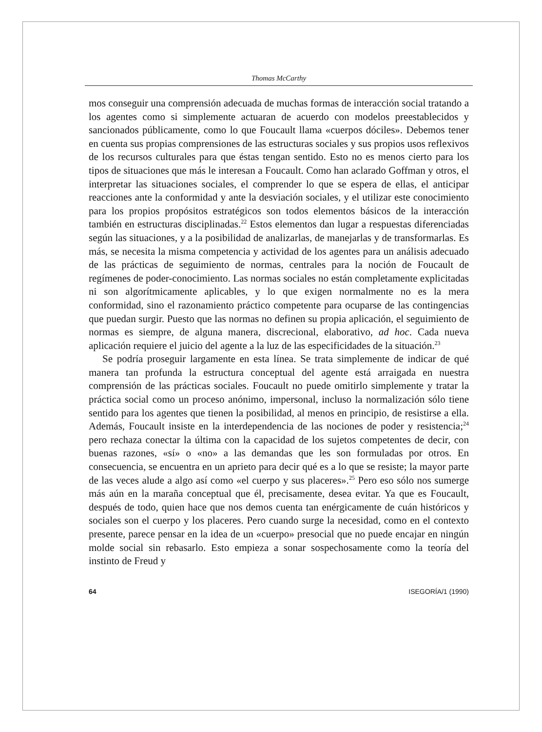Thomas McCarthy
mos conseguir una comprensión adecuada de muchas formas de interacción social tratando a los agentes como si simplemente actuaran de acuerdo con modelos preestablecidos y sancionados públicamente, como lo que Foucault llama «cuerpos dóciles». Debemos tener en cuenta sus propias comprensiones de las estructuras sociales y sus propios usos reflexivos de los recursos culturales para que éstas tengan sentido. Esto no es menos cierto para los tipos de situaciones que más le interesan a Foucault. Como han aclarado Goffman y otros, el interpretar las situaciones sociales, el comprender lo que se espera de ellas, el anticipar reacciones ante la conformidad y ante la desviación sociales, y el utilizar este conocimiento para los propios propósitos estratégicos son todos elementos básicos de la interacción también en estructuras disciplinadas.<sup>22</sup> Estos elementos dan lugar a respuestas diferenciadas según las situaciones, y a la posibilidad de analizarlas, de manejarlas y de transformarlas. Es más, se necesita la misma competencia y actividad de los agentes para un análisis adecuado de las prácticas de seguimiento de normas, centrales para la noción de Foucault de regímenes de poder-conocimiento. Las normas sociales no están completamente explicitadas ni son algorítmicamente aplicables, y lo que exigen normalmente no es la mera conformidad, sino el razonamiento práctico competente para ocuparse de las contingencias que puedan surgir. Puesto que las normas no definen su propia aplicación, el seguimiento de normas es siempre, de alguna manera, discrecional, elaborativo, ad hoc. Cada nueva aplicación requiere el juicio del agente a la luz de las especificidades de la situación.<sup>23</sup>
Se podría proseguir largamente en esta línea. Se trata simplemente de indicar de qué manera tan profunda la estructura conceptual del agente está arraigada en nuestra comprensión de las prácticas sociales. Foucault no puede omitirlo simplemente y tratar la práctica social como un proceso anónimo, impersonal, incluso la normalización sólo tiene sentido para los agentes que tienen la posibilidad, al menos en principio, de resistirse a ella. Además, Foucault insiste en la interdependencia de las nociones de poder y resistencia;<sup>24</sup> pero rechaza conectar la última con la capacidad de los sujetos competentes de decir, con buenas razones, «sí» o «no» a las demandas que les son formuladas por otros. En consecuencia, se encuentra en un aprieto para decir qué es a lo que se resiste; la mayor parte de las veces alude a algo así como «el cuerpo y sus placeres».<sup>25</sup> Pero eso sólo nos sumerge más aún en la maraña conceptual que él, precisamente, desea evitar. Ya que es Foucault, después de todo, quien hace que nos demos cuenta tan enérgicamente de cuán históricos y sociales son el cuerpo y los placeres. Pero cuando surge la necesidad, como en el contexto presente, parece pensar en la idea de un «cuerpo» presocial que no puede encajar en ningún molde social sin rebasarlo. Esto empieza a sonar sospechosamente como la teoría del instinto de Freud y
64 ISEGORÍA/1 (1990)